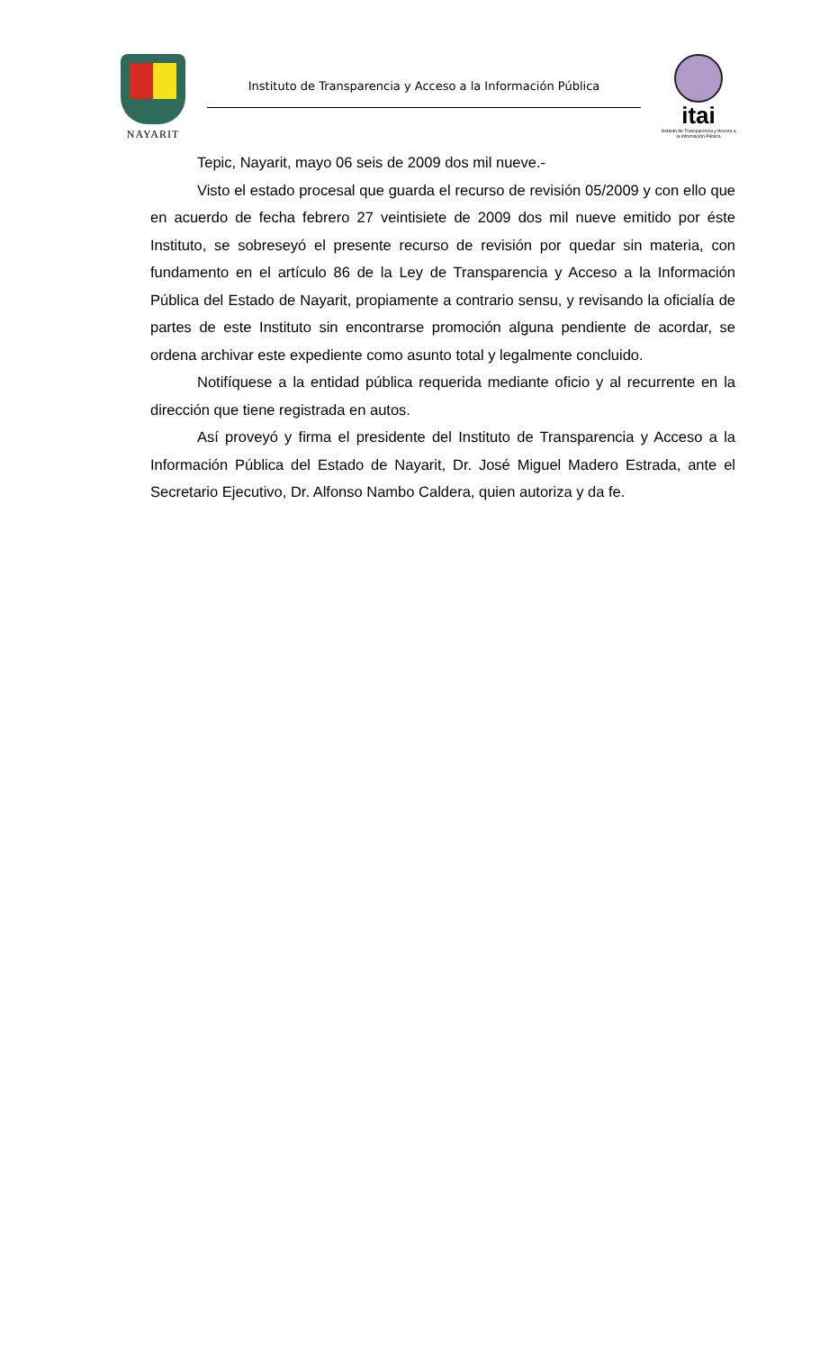NAYARIT
Instituto de Transparencia y Acceso a la Información Pública
itai
Instituto de Transparencia y Acceso a la Información Pública
Tepic, Nayarit, mayo 06 seis de 2009 dos mil nueve.-
Visto el estado procesal que guarda el recurso de revisión 05/2009 y con ello que en acuerdo de fecha febrero 27 veintisiete de 2009 dos mil nueve emitido por éste Instituto, se sobreseyó el presente recurso de revisión por quedar sin materia, con fundamento en el artículo 86 de la Ley de Transparencia y Acceso a la Información Pública del Estado de Nayarit, propiamente a contrario sensu, y revisando la oficialía de partes de este Instituto sin encontrarse promoción alguna pendiente de acordar, se ordena archivar este expediente como asunto total y legalmente concluido.
Notifíquese a la entidad pública requerida mediante oficio y al recurrente en la dirección que tiene registrada en autos.
Así proveyó y firma el presidente del Instituto de Transparencia y Acceso a la Información Pública del Estado de Nayarit, Dr. José Miguel Madero Estrada, ante el Secretario Ejecutivo, Dr. Alfonso Nambo Caldera, quien autoriza y da fe.